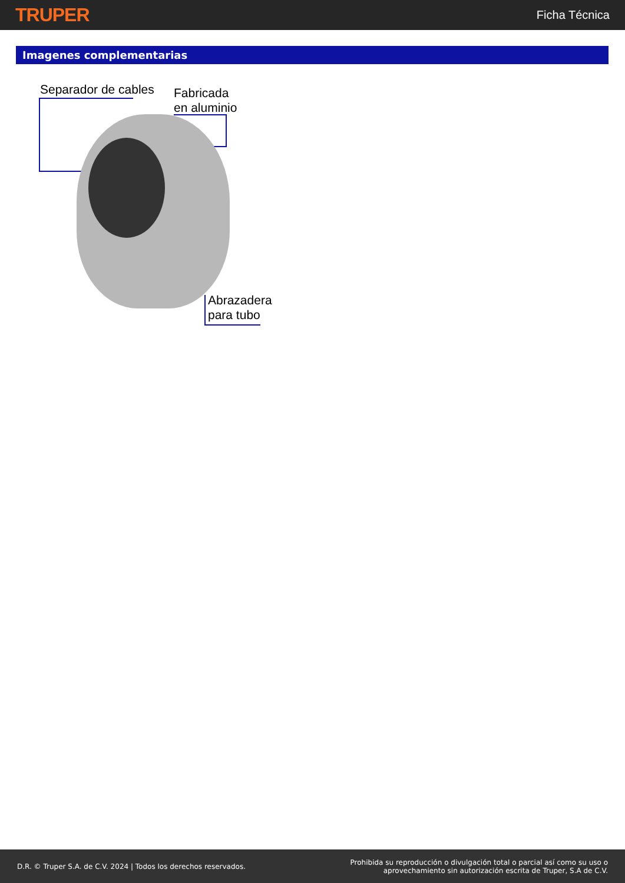TRUPER Ficha Técnica
Imagenes complementarias
Separador de cables
Fabricada
en aluminio
Abrazadera
para tubo
D.R. © Truper S.A. de C.V. 2024 | Todos los derechos reservados. Prohibida su reproducción o divulgación total o parcial así como su uso o
aprovechamiento sin autorización escrita de Truper, S.A de C.V.